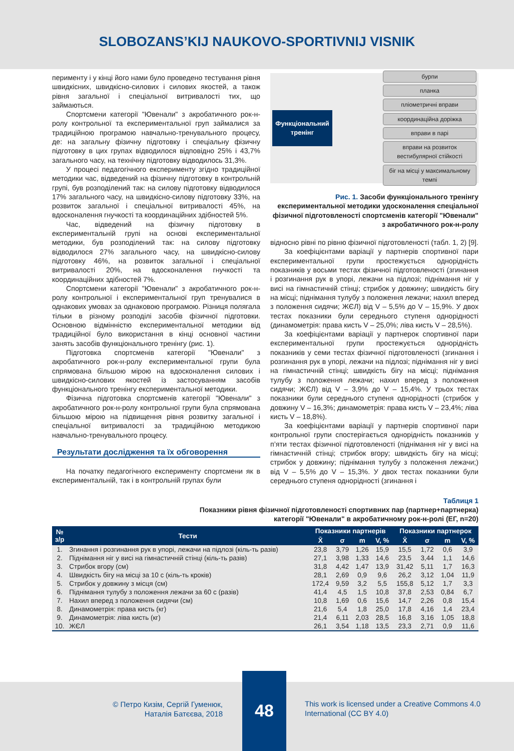SLOBOZANS’KIJ NAUKOVO-SPORTIVNIJ VISNIK
перименту і у кінці його нами було проведено тестування рівня швидкісних, швидкісно-силових і силових якостей, а також рівня загальної і спеціальної витривалості тих, що займаються.
Спортсмени категорії "Ювенали" з акробатичного рок-н-ролу контрольної та експериментальної груп займалися за традиційною програмою навчально-тренувального процесу, де: на загальну фізичну підготовку і спеціальну фізичну підготовку в цих групах відводилося відповідно 25% і 43,7% загального часу, на технічну підготовку відводилось 31,3%.
У процесі педагогічного експерименту згідно традиційної методики час, відведений на фізичну підготовку в контрольній групі, був розподілений так: на силову підготовку відводилося 17% загального часу, на швидкісно-силову підготовку 33%, на розвиток загальної і спеціальної витривалості 45%, на вдосконалення гнучкості та координаційних здібностей 5%.
Час, відведений на фізичну підготовку в експериментальній групі на основі експериментальної методики, був розподілений так: на силову підготовку відводилося 27% загального часу, на швидкісно-силову підготовку 46%, на розвиток загальної і спеціальної витривалості 20%, на вдосконалення гнучкості та координаційних здібностей 7%.
Спортсмени категорії "Ювенали" з акробатичного рок-н-ролу контрольної і експериментальної груп тренувалися в однакових умовах за однаковою програмою. Різниця полягала тільки в різному розподілі засобів фізичної підготовки. Основною відмінністю експериментальної методики від традиційної було використання в кінці основної частини занять засобів функціонального тренінгу (рис. 1).
Підготовка спортсменів категорії "Ювенали" з акробатичного рок-н-ролу експериментальної групи була спрямована більшою мірою на вдосконалення силових і швидкісно-силових якостей із застосуванням засобів функціонального тренінгу експериментальної методики.
Фізична підготовка спортсменів категорії "Ювенали" з акробатичного рок-н-ролу контрольної групи була спрямована більшою мірою на підвищення рівня розвитку загальної і спеціальної витривалості за традиційною методикою навчально-тренувального процесу.
Результати дослідження та їх обговорення
На початку педагогічного експерименту спортсмени як в експериментальній, так і в контрольній групах були
Функціональний тренінг
бурпи
планка
пліометричні вправи
координаційна доріжка
вправи в парі
вправи на розвиток вестибулярної стійкості
біг на місці у максимальному темпі
Рис. 1. Засоби функціонального тренінгу експериментальної методики удосконалення спеціальної фізичної підготовленості спортсменів категорії "Ювенали" з акробатичного рок-н-ролу
відносно рівні по рівню фізичної підготовленості (табл. 1, 2) [9].
За коефіцієнтами варіації у партнерів спортивної пари експериментальної групи простежується однорідність показників у восьми тестах фізичної підготовленості (згинання і розгинання рук в упорі, лежачи на підлозі; піднімання ніг у висі на гімнастичній стінці; стрибок у довжину; швидкість бігу на місці; піднімання тулубу з положення лежачи; нахил вперед з положення сидячи; ЖЄЛ) від V – 5,5% до V – 15,9%. У двох тестах показники були середнього ступеня однорідності (динамометрія: права кисть V – 25,0%; ліва кисть V – 28,5%).
За коефіцієнтами варіації у партнерок спортивної пари експериментальної групи простежується однорідність показників у семи тестах фізичної підготовленості (згинання і розгинання рук в упорі, лежачи на підлозі; піднімання ніг у висі на гімнастичній стінці; швидкість бігу на місці; піднімання тулубу з положення лежачи; нахил вперед з положення сидячи; ЖЄЛ) від V – 3,9% до V – 15,4%. У трьох тестах показники були середнього ступеня однорідності (стрибок у довжину V – 16,3%; динамометрія: права кисть V – 23,4%; ліва кисть V – 18,8%).
За коефіцієнтами варіації у партнерів спортивної пари контрольної групи спостерігається однорідність показників у п’яти тестах фізичної підготовленості (піднімання ніг у висі на гімнастичній стінці; стрибок вгору; швидкість бігу на місці; стрибок у довжину; піднімання тулубу з положення лежачи;) від V – 5,5% до V – 15,3%. У двох тестах показники були середнього ступеня однорідності (згинання і
Таблиця 1
Показники рівня фізичної підготовленості спортивних пар (партнер+партнерка)
категорії "Ювенали" в акробатичному рок-н-ролі (ЕГ, n=20)
| № з/р | Тести | Показники партнерів | | | | Показники партнерок | | | |
| --- | --- | --- | --- | --- | --- | --- | --- | --- | --- |
| | | X̄ | σ | m | V, % | X̄ | σ | m | V, % |
| 1. | Згинання і розгинання рук в упорі, лежачи на підлозі (кіль-ть разів) | 23,8 | 3,79 | 1,26 | 15,9 | 15,5 | 1,72 | 0,6 | 3,9 |
| 2. | Піднімання ніг у висі на гімнастичній стінці (кіль-ть разів) | 27,1 | 3,98 | 1,33 | 14,6 | 23,5 | 3,44 | 1,1 | 14,6 |
| 3. | Стрибок вгору (см) | 31,8 | 4,42 | 1,47 | 13,9 | 31,42 | 5,11 | 1,7 | 16,3 |
| 4. | Швидкість бігу на місці за 10 с (кіль-ть кроків) | 28,1 | 2,69 | 0,9 | 9,6 | 26,2 | 3,12 | 1,04 | 11,9 |
| 5. | Стрибок у довжину з місця (см) | 172,4 | 9,59 | 3,2 | 5,5 | 155,8 | 5,12 | 1,7 | 3,3 |
| 6. | Піднімання тулубу з положення лежачи за 60 с (разів) | 41,4 | 4,5 | 1,5 | 10,8 | 37,8 | 2,53 | 0,84 | 6,7 |
| 7. | Нахил вперед з положення сидячи (см) | 10,8 | 1,69 | 0,6 | 15,6 | 14,7 | 2,26 | 0,8 | 15,4 |
| 8. | Динамометрія: права кисть (кг) | 21,6 | 5,4 | 1,8 | 25,0 | 17,8 | 4,16 | 1,4 | 23,4 |
| 9. | Динамометрія: ліва кисть (кг) | 21,4 | 6,11 | 2,03 | 28,5 | 16,8 | 3,16 | 1,05 | 18,8 |
| 10. | ЖЄЛ | 26,1 | 3,54 | 1,18 | 13,5 | 23,3 | 2,71 | 0,9 | 11,6 |
© Петро Кизім, Сергій Гуменюк,
Наталія Батєєва, 2018
48
This work is licensed under a Creative Commons 4.0 International (CC BY 4.0)